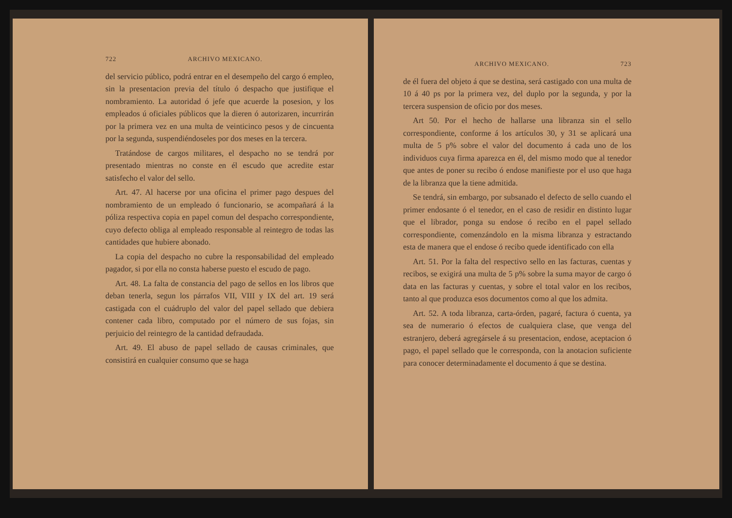722 ARCHIVO MEXICANO.
del servicio público, podrá entrar en el desempeño del cargo ó empleo, sin la presentacion previa del título ó despacho que justifique el nombramiento. La autoridad ó jefe que acuerde la posesion, y los empleados ú oficiales públicos que la dieren ó autorizaren, incurrirán por la primera vez en una multa de veinticinco pesos y de cincuenta por la segunda, suspendiéndoseles por dos meses en la tercera.
Tratándose de cargos militares, el despacho no se tendrá por presentado mientras no conste en él escudo que acredite estar satisfecho el valor del sello.
Art. 47. Al hacerse por una oficina el primer pago despues del nombramiento de un empleado ó funcionario, se acompañará á la póliza respectiva copia en papel comun del despacho correspondiente, cuyo defecto obliga al empleado responsable al reintegro de todas las cantidades que hubiere abonado.
La copia del despacho no cubre la responsabilidad del empleado pagador, si por ella no consta haberse puesto el escudo de pago.
Art. 48. La falta de constancia del pago de sellos en los libros que deban tenerla, segun los párrafos VII, VIII y IX del art. 19 será castigada con el cuádruplo del valor del papel sellado que debiera contener cada libro, computado por el número de sus fojas, sin perjuicio del reintegro de la cantidad defraudada.
Art. 49. El abuso de papel sellado de causas criminales, que consistirá en cualquier consumo que se haga
ARCHIVO MEXICANO. 723
de él fuera del objeto á que se destina, será castigado con una multa de 10 á 40 ps por la primera vez, del duplo por la segunda, y por la tercera suspension de oficio por dos meses.
Art 50. Por el hecho de hallarse una libranza sin el sello correspondiente, conforme á los artículos 30, y 31 se aplicará una multa de 5 p% sobre el valor del documento á cada uno de los individuos cuya firma aparezca en él, del mismo modo que al tenedor que antes de poner su recibo ó endose manifieste por el uso que haga de la libranza que la tiene admitida.
Se tendrá, sin embargo, por subsanado el defecto de sello cuando el primer endosante ó el tenedor, en el caso de residir en distinto lugar que el librador, ponga su endose ó recibo en el papel sellado correspondiente, comenzándolo en la misma libranza y estractando esta de manera que el endose ó recibo quede identificado con ella
Art. 51. Por la falta del respectivo sello en las facturas, cuentas y recibos, se exigirá una multa de 5 p% sobre la suma mayor de cargo ó data en las facturas y cuentas, y sobre el total valor en los recibos, tanto al que produzca esos documentos como al que los admita.
Art. 52. A toda libranza, carta-órden, pagaré, factura ó cuenta, ya sea de numerario ó efectos de cualquiera clase, que venga del estranjero, deberá agregársele á su presentacion, endose, aceptacion ó pago, el papel sellado que le corresponda, con la anotacion suficiente para conocer determinadamente el documento á que se destina.